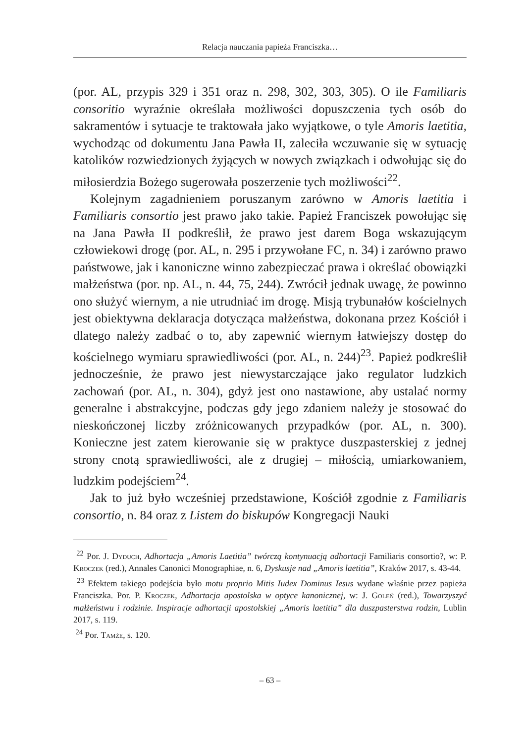Relacja nauczania papieża Franciszka…
(por. AL, przypis 329 i 351 oraz n. 298, 302, 303, 305). O ile Familiaris consoritio wyraźnie określała możliwości dopuszczenia tych osób do sakramentów i sytuacje te traktowała jako wyjątkowe, o tyle Amoris laetitia, wychodząc od dokumentu Jana Pawła II, zaleciła wczuwanie się w sytuację katolików rozwiedzionych żyjących w nowych związkach i odwołując się do miłosierdzia Bożego sugerowała poszerzenie tych możliwości<sup>22</sup>.
Kolejnym zagadnieniem poruszanym zarówno w Amoris laetitia i Familiaris consortio jest prawo jako takie. Papież Franciszek powołując się na Jana Pawła II podkreślił, że prawo jest darem Boga wskazującym człowiekowi drogę (por. AL, n. 295 i przywołane FC, n. 34) i zarówno prawo państwowe, jak i kanoniczne winno zabezpieczać prawa i określać obowiązki małżeństwa (por. np. AL, n. 44, 75, 244). Zwrócił jednak uwagę, że powinno ono służyć wiernym, a nie utrudniać im drogę. Misją trybunałów kościelnych jest obiektywna deklaracja dotycząca małżeństwa, dokonana przez Kościół i dlatego należy zadbać o to, aby zapewnić wiernym łatwiejszy dostęp do kościelnego wymiaru sprawiedliwości (por. AL, n. 244)<sup>23</sup>. Papież podkreślił jednocześnie, że prawo jest niewystarczające jako regulator ludzkich zachowań (por. AL, n. 304), gdyż jest ono nastawione, aby ustalać normy generalne i abstrakcyjne, podczas gdy jego zdaniem należy je stosować do nieskończonej liczby zróżnicowanych przypadków (por. AL, n. 300). Konieczne jest zatem kierowanie się w praktyce duszpasterskiej z jednej strony cnotą sprawiedliwości, ale z drugiej – miłością, umiarkowaniem, ludzkim podejściem<sup>24</sup>.
Jak to już było wcześniej przedstawione, Kościół zgodnie z Familiaris consortio, n. 84 oraz z Listem do biskupów Kongregacji Nauki
<sup>22</sup> Por. J. Dyduch, Adhortacja „Amoris Laetitia” twórczą kontynuacją adhortacji Familiaris consortio?, w: P. Kroczek (red.), Annales Canonici Monographiae, n. 6, Dyskusje nad „Amoris laetitia”, Kraków 2017, s. 43-44.
<sup>23</sup> Efektem takiego podejścia było motu proprio Mitis Iudex Dominus Iesus wydane właśnie przez papieża Franciszka. Por. P. Kroczek, Adhortacja apostolska w optyce kanonicznej, w: J. Goleń (red.), Towarzyszyć małżeństwu i rodzinie. Inspiracje adhortacji apostolskiej „Amoris laetitia” dla duszpasterstwa rodzin, Lublin 2017, s. 119.
<sup>24</sup> Por. Tamże, s. 120.
– 63 –